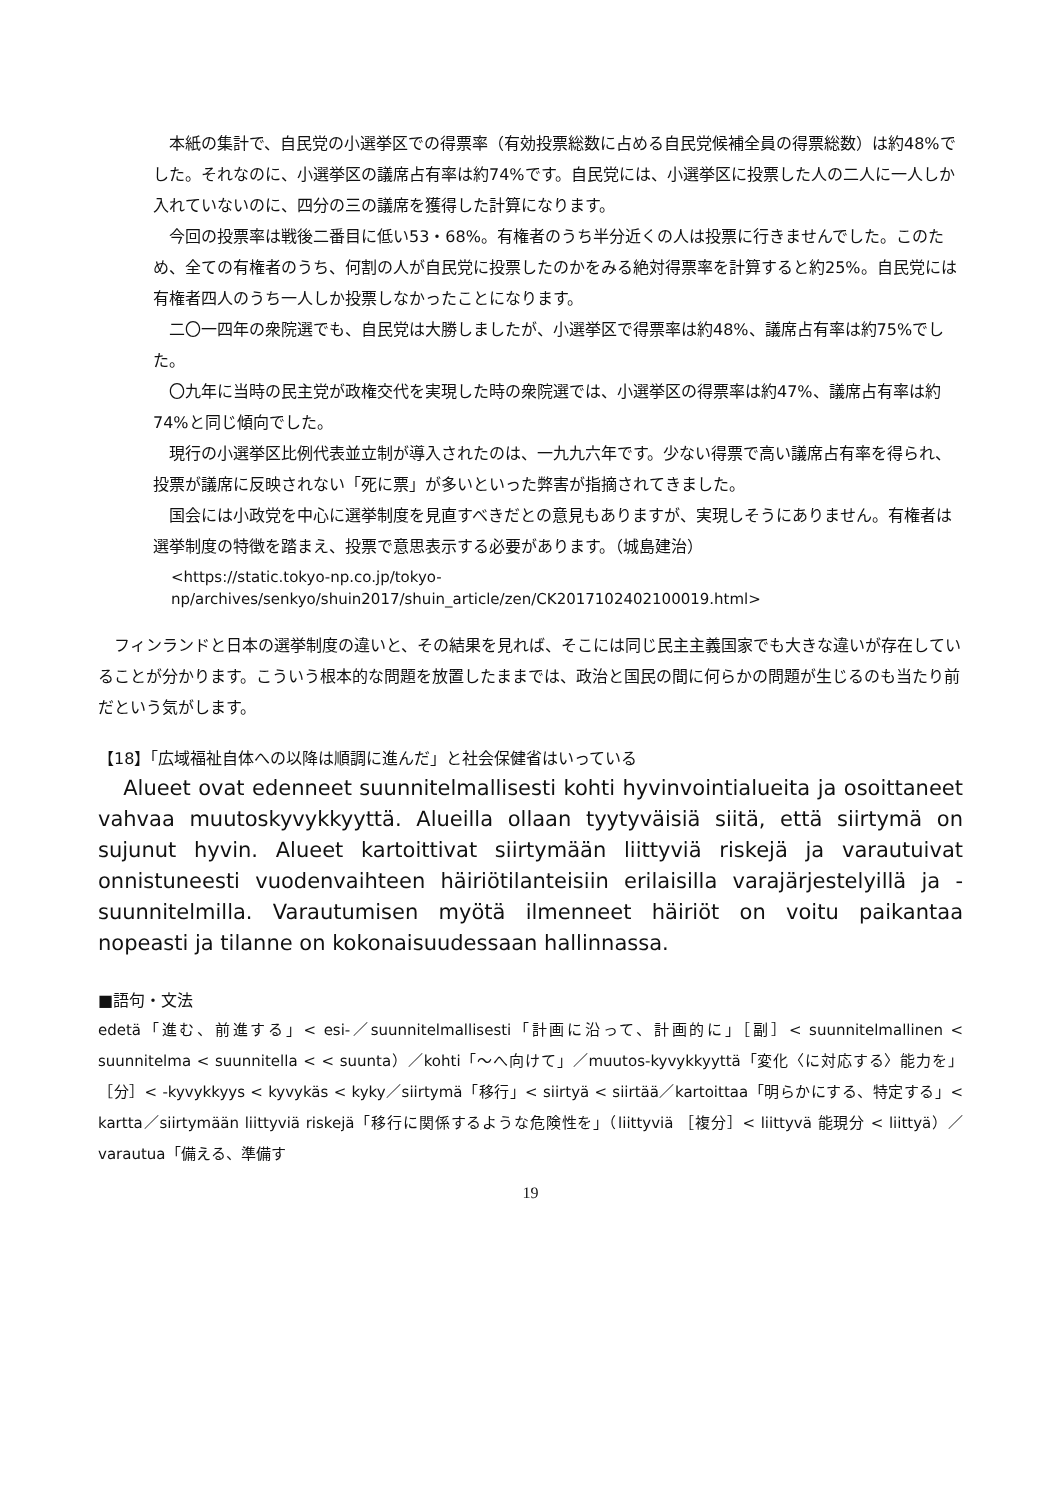本紙の集計で、自民党の小選挙区での得票率（有効投票総数に占める自民党候補全員の得票総数）は約48%でした。それなのに、小選挙区の議席占有率は約74%です。自民党には、小選挙区に投票した人の二人に一人しか入れていないのに、四分の三の議席を獲得した計算になります。
今回の投票率は戦後二番目に低い53・68%。有権者のうち半分近くの人は投票に行きませんでした。このため、全ての有権者のうち、何割の人が自民党に投票したのかをみる絶対得票率を計算すると約25%。自民党には有権者四人のうち一人しか投票しなかったことになります。
二〇一四年の衆院選でも、自民党は大勝しましたが、小選挙区で得票率は約48%、議席占有率は約75%でした。
〇九年に当時の民主党が政権交代を実現した時の衆院選では、小選挙区の得票率は約47%、議席占有率は約74%と同じ傾向でした。
現行の小選挙区比例代表並立制が導入されたのは、一九九六年です。少ない得票で高い議席占有率を得られ、投票が議席に反映されない「死に票」が多いといった弊害が指摘されてきました。
国会には小政党を中心に選挙制度を見直すべきだとの意見もありますが、実現しそうにありません。有権者は選挙制度の特徴を踏まえ、投票で意思表示する必要があります。（城島建治）
<https://static.tokyo-np.co.jp/tokyo-
np/archives/senkyo/shuin2017/shuin_article/zen/CK2017102402100019.html>
フィンランドと日本の選挙制度の違いと、その結果を見れば、そこには同じ民主主義国家でも大きな違いが存在していることが分かります。こういう根本的な問題を放置したままでは、政治と国民の間に何らかの問題が生じるのも当たり前だという気がします。
【18】「広域福祉自体への以降は順調に進んだ」と社会保健省はいっている
Alueet ovat edenneet suunnitelmallisesti kohti hyvinvointialueita ja osoittaneet vahvaa muutoskyvykkyyttä. Alueilla ollaan tyytyväisiä siitä, että siirtymä on sujunut hyvin. Alueet kartoittivat siirtymään liittyviä riskejä ja varautuivat onnistuneesti vuodenvaihteen häiriötilanteisiin erilaisilla varajärjestelyillä ja -suunnitelmilla. Varautumisen myötä ilmenneet häiriöt on voitu paikantaa nopeasti ja tilanne on kokonaisuudessaan hallinnassa.
■語句・文法
edetä「進む、前進する」< esi-／suunnitelmallisesti「計画に沿って、計画的に」［副］< suunnitelmallinen < suunnitelma < suunnitella < < suunta）／kohti「～へ向けて」／muutos-kyvykkyyttä「変化〈に対応する〉能力を」［分］< -kyvykkyys < kyvykäs < kyky／siirtymä「移行」< siirtyä < siirtää／kartoittaa「明らかにする、特定する」< kartta／siirtymään liittyviä riskejä「移行に関係するような危険性を」（liittyviä ［複分］< liittyvä 能現分 < liittyä）／varautua「備える、準備す
19